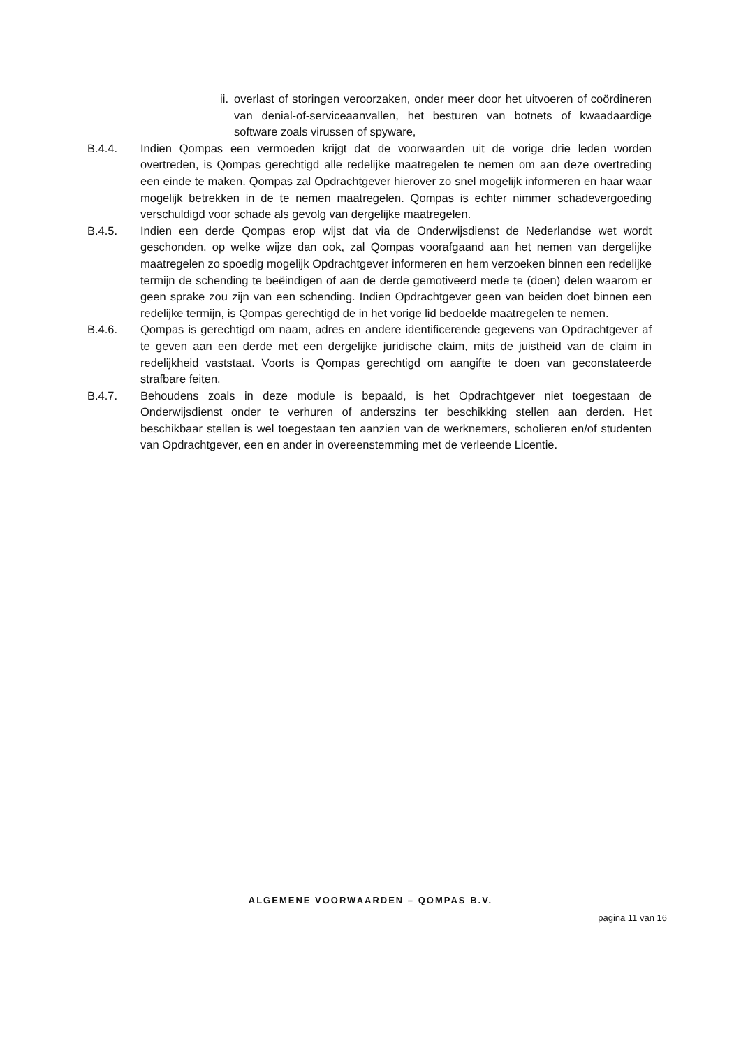ii. overlast of storingen veroorzaken, onder meer door het uitvoeren of coördineren van denial-of-serviceaanvallen, het besturen van botnets of kwaadaardige software zoals virussen of spyware,
B.4.4. Indien Qompas een vermoeden krijgt dat de voorwaarden uit de vorige drie leden worden overtreden, is Qompas gerechtigd alle redelijke maatregelen te nemen om aan deze overtreding een einde te maken. Qompas zal Opdrachtgever hierover zo snel mogelijk informeren en haar waar mogelijk betrekken in de te nemen maatregelen. Qompas is echter nimmer schadevergoeding verschuldigd voor schade als gevolg van dergelijke maatregelen.
B.4.5. Indien een derde Qompas erop wijst dat via de Onderwijsdienst de Nederlandse wet wordt geschonden, op welke wijze dan ook, zal Qompas voorafgaand aan het nemen van dergelijke maatregelen zo spoedig mogelijk Opdrachtgever informeren en hem verzoeken binnen een redelijke termijn de schending te beëindigen of aan de derde gemotiveerd mede te (doen) delen waarom er geen sprake zou zijn van een schending. Indien Opdrachtgever geen van beiden doet binnen een redelijke termijn, is Qompas gerechtigd de in het vorige lid bedoelde maatregelen te nemen.
B.4.6. Qompas is gerechtigd om naam, adres en andere identificerende gegevens van Opdrachtgever af te geven aan een derde met een dergelijke juridische claim, mits de juistheid van de claim in redelijkheid vaststaat. Voorts is Qompas gerechtigd om aangifte te doen van geconstateerde strafbare feiten.
B.4.7. Behoudens zoals in deze module is bepaald, is het Opdrachtgever niet toegestaan de Onderwijsdienst onder te verhuren of anderszins ter beschikking stellen aan derden. Het beschikbaar stellen is wel toegestaan ten aanzien van de werknemers, scholieren en/of studenten van Opdrachtgever, een en ander in overeenstemming met de verleende Licentie.
ALGEMENE VOORWAARDEN – QOMPAS B.V.
pagina 11 van 16